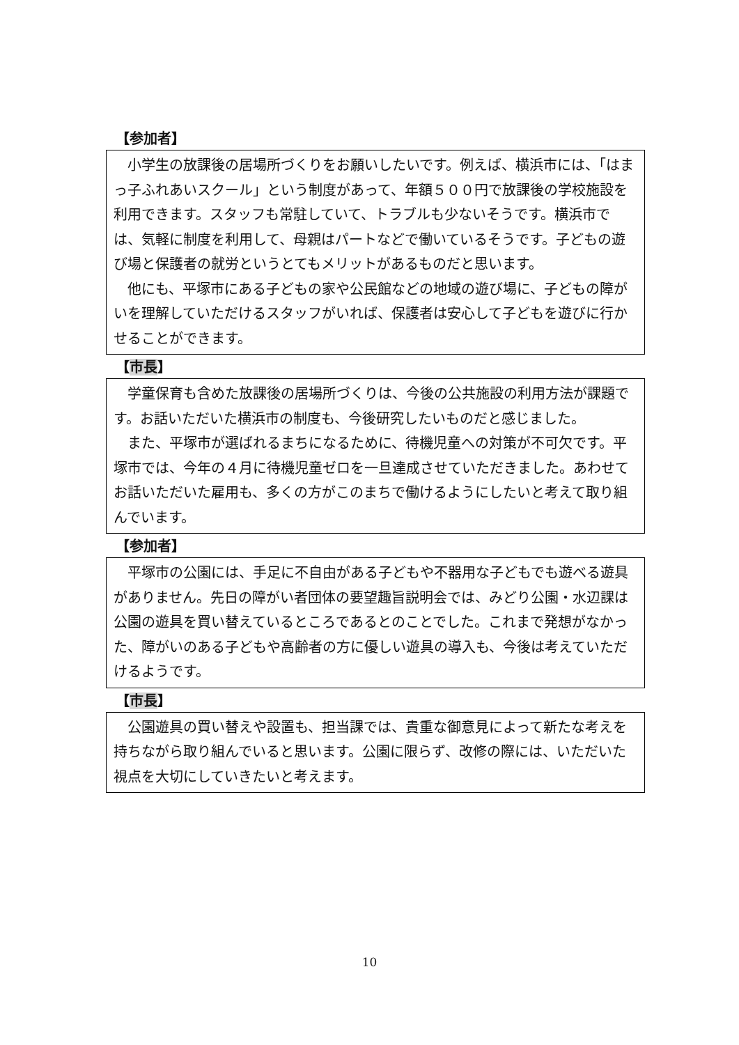【参加者】
小学生の放課後の居場所づくりをお願いしたいです。例えば、横浜市には、「はまっ子ふれあいスクール」という制度があって、年額５００円で放課後の学校施設を利用できます。スタッフも常駐していて、トラブルも少ないそうです。横浜市では、気軽に制度を利用して、母親はパートなどで働いているそうです。子どもの遊び場と保護者の就労というとてもメリットがあるものだと思います。
他にも、平塚市にある子どもの家や公民館などの地域の遊び場に、子どもの障がいを理解していただけるスタッフがいれば、保護者は安心して子どもを遊びに行かせることができます。
【市長】
学童保育も含めた放課後の居場所づくりは、今後の公共施設の利用方法が課題です。お話いただいた横浜市の制度も、今後研究したいものだと感じました。
また、平塚市が選ばれるまちになるために、待機児童への対策が不可欠です。平塚市では、今年の４月に待機児童ゼロを一旦達成させていただきました。あわせてお話いただいた雇用も、多くの方がこのまちで働けるようにしたいと考えて取り組んでいます。
【参加者】
平塚市の公園には、手足に不自由がある子どもや不器用な子どもでも遊べる遊具がありません。先日の障がい者団体の要望趣旨説明会では、みどり公園・水辺課は公園の遊具を買い替えているところであるとのことでした。これまで発想がなかった、障がいのある子どもや高齢者の方に優しい遊具の導入も、今後は考えていただけるようです。
【市長】
公園遊具の買い替えや設置も、担当課では、貴重な御意見によって新たな考えを持ちながら取り組んでいると思います。公園に限らず、改修の際には、いただいた視点を大切にしていきたいと考えます。
10